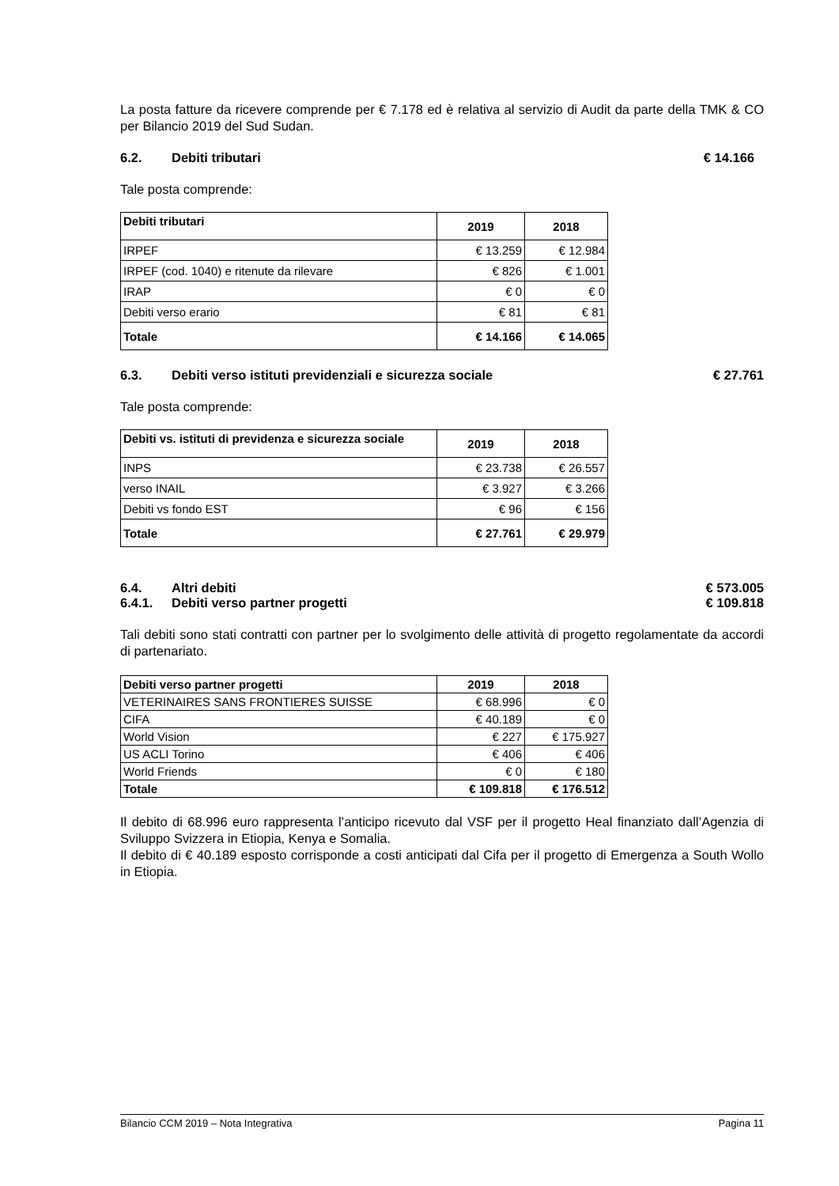La posta fatture da ricevere comprende per € 7.178 ed è relativa al servizio di Audit da parte della TMK & CO per Bilancio 2019 del Sud Sudan.
6.2. Debiti tributari € 14.166
Tale posta comprende:
| Debiti tributari | 2019 | 2018 |
| --- | --- | --- |
| IRPEF | € 13.259 | € 12.984 |
| IRPEF (cod. 1040) e ritenute da rilevare | € 826 | € 1.001 |
| IRAP | € 0 | € 0 |
| Debiti verso erario | € 81 | € 81 |
| Totale | € 14.166 | € 14.065 |
6.3. Debiti verso istituti previdenziali e sicurezza sociale € 27.761
Tale posta comprende:
| Debiti vs. istituti di previdenza e sicurezza sociale | 2019 | 2018 |
| --- | --- | --- |
| INPS | € 23.738 | € 26.557 |
| verso INAIL | € 3.927 | € 3.266 |
| Debiti vs fondo EST | € 96 | € 156 |
| Totale | € 27.761 | € 29.979 |
6.4. Altri debiti € 573.005
6.4.1. Debiti verso partner progetti € 109.818
Tali debiti sono stati contratti con partner per lo svolgimento delle attività di progetto regolamentate da accordi di partenariato.
| Debiti verso partner progetti | 2019 | 2018 |
| --- | --- | --- |
| VETERINAIRES SANS FRONTIERES SUISSE | € 68.996 | € 0 |
| CIFA | € 40.189 | € 0 |
| World Vision | € 227 | € 175.927 |
| US ACLI Torino | € 406 | € 406 |
| World Friends | € 0 | € 180 |
| Totale | € 109.818 | € 176.512 |
Il debito di 68.996 euro rappresenta l’anticipo ricevuto dal VSF per il progetto Heal finanziato dall’Agenzia di Sviluppo Svizzera in Etiopia, Kenya e Somalia.
Il debito di € 40.189 esposto corrisponde a costi anticipati dal Cifa per il progetto di Emergenza a South Wollo in Etiopia.
Bilancio CCM 2019 – Nota Integrativa Pagina 11